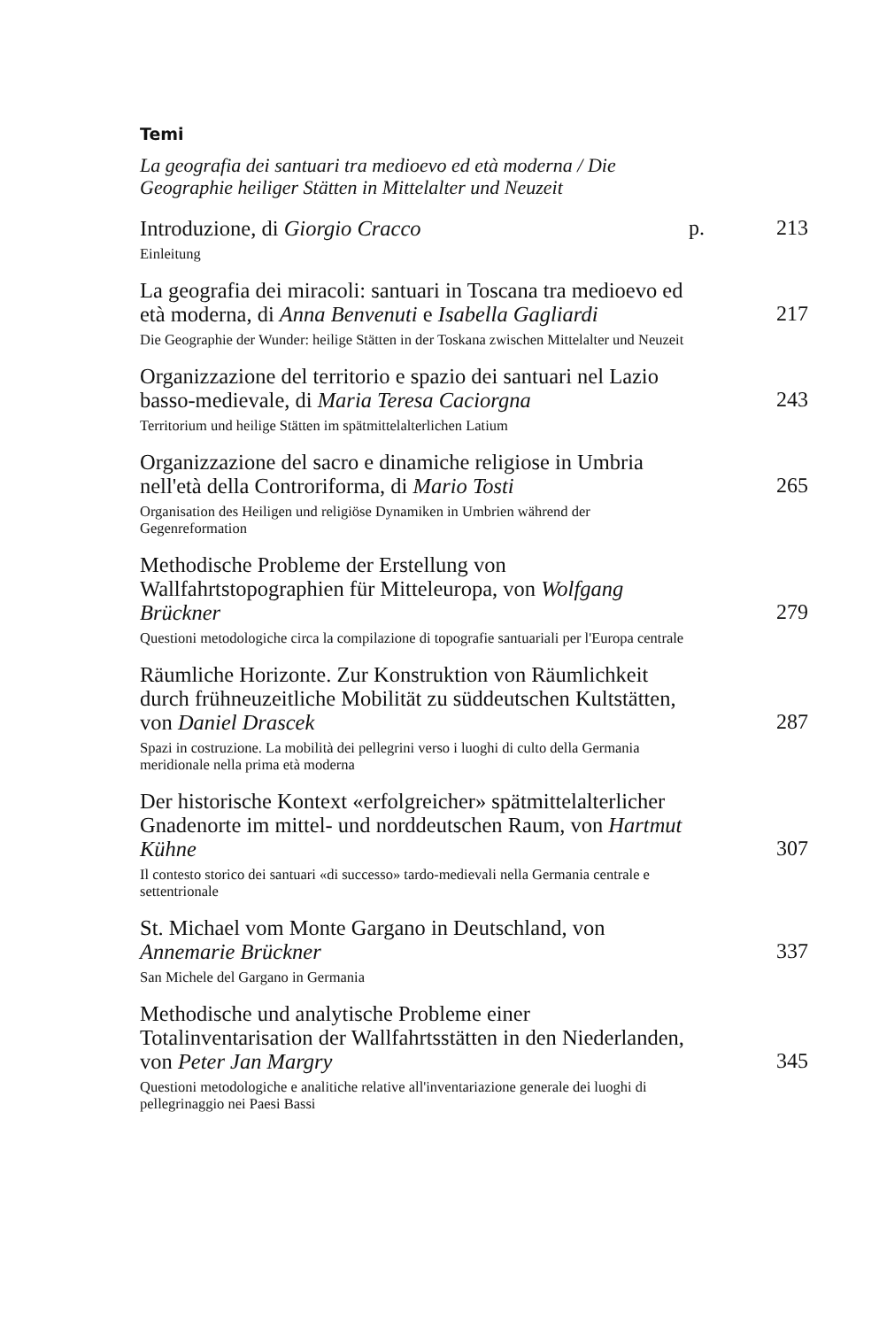Temi
La geografia dei santuari tra medioevo ed età moderna / Die Geographie heiliger Stätten in Mittelalter und Neuzeit
Introduzione, di Giorgio Cracco
p.
213
Einleitung
La geografia dei miracoli: santuari in Toscana tra medioevo ed età moderna, di Anna Benvenuti e Isabella Gagliardi
217
Die Geographie der Wunder: heilige Stätten in der Toskana zwischen Mittelalter und Neuzeit
Organizzazione del territorio e spazio dei santuari nel Lazio basso-medievale, di Maria Teresa Caciorgna
243
Territorium und heilige Stätten im spätmittelalterlichen Latium
Organizzazione del sacro e dinamiche religiose in Umbria nell'età della Controriforma, di Mario Tosti
265
Organisation des Heiligen und religiöse Dynamiken in Umbrien während der Gegenreformation
Methodische Probleme der Erstellung von Wallfahrtstopographien für Mitteleuropa, von Wolfgang Brückner
279
Questioni metodologiche circa la compilazione di topografie santuariali per l'Europa centrale
Räumliche Horizonte. Zur Konstruktion von Räumlichkeit durch frühneuzeitliche Mobilität zu süddeutschen Kultstätten, von Daniel Drascek
287
Spazi in costruzione. La mobilità dei pellegrini verso i luoghi di culto della Germania meridionale nella prima età moderna
Der historische Kontext «erfolgreicher» spätmittelalterlicher Gnadenorte im mittel- und norddeutschen Raum, von Hartmut Kühne
307
Il contesto storico dei santuari «di successo» tardo-medievali nella Germania centrale e settentrionale
St. Michael vom Monte Gargano in Deutschland, von Annemarie Brückner
337
San Michele del Gargano in Germania
Methodische und analytische Probleme einer Totalinventarisation der Wallfahrtsstätten in den Niederlanden, von Peter Jan Margry
345
Questioni metodologiche e analitiche relative all'inventariazione generale dei luoghi di pellegrinaggio nei Paesi Bassi